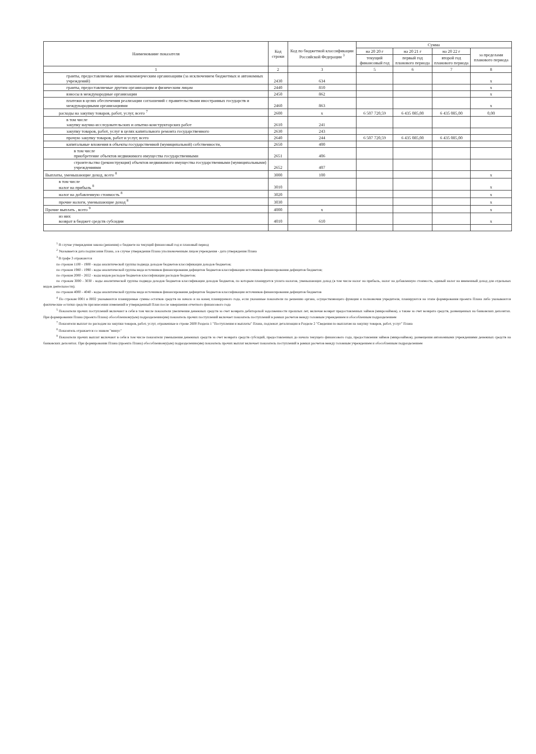| Наименование показателя | Код строки | Код по бюджетной классификации Российской Федерации <sup>3</sup> | Сумма | | | |
| --- | --- | --- | --- | --- | --- | --- |
| | | | на 20 20 г | на 20 21 г | на 20 22 г | за пределами планового периода |
| | | | текущий финансовый год | первый год планового периода | второй год планового периода | |
| 1 | 2 | 3 | 5 | 6 | 7 | 8 |
| гранты, предоставляемые иным некоммерческим организациям (за исключением бюджетных и автономных учреждений) | 2430 | 634 | | | | x |
| гранты, предоставляемые другим организациям и физическим лицам | 2440 | 810 | | | | x |
| взносы в международные организации | 2450 | 862 | | | | x |
| платежи в целях обеспечения реализации соглашений с правительствами иностранных государств и международными организациями | 2460 | 863 | | | | x |
| расходы на закупку товаров, работ, услуг, всего <sup>7</sup> | 2600 | x | 6 507 720,59 | 6 435 085,00 | 6 435 085,00 | 0,00 |
| в том числе закупку научно-исследовательских и опытно-конструкторских работ | 2610 | 241 | | | | |
| закупку товаров, работ, услуг в целях капитального ремонта государственного | 2630 | 243 | | | | |
| прочую закупку товаров, работ и услуг, всего | 2640 | 244 | 6 507 720,59 | 6 435 085,00 | 6 435 085,00 | |
| капитальные вложения в объекты государственной (муниципальной) собственности, | 2650 | 400 | | | | |
| в том числе приобретение объектов недвижимого имущества государственными | 2651 | 406 | | | | |
| строительство (реконструкция) объектов недвижимого имущества государственными (муниципальными) учреждениями | 2652 | 407 | | | | |
| Выплаты, уменьшающие доход, всего <sup>8</sup> | 3000 | 100 | | | | x |
| в том числе налог на прибыль <sup>8</sup> | 3010 | | | | | x |
| налог на добавленную стоимость <sup>8</sup> | 3020 | | | | | x |
| прочие налоги, уменьшающие доход <sup>8</sup> | 3030 | | | | | x |
| Прочие выплать , всего <sup>9</sup> | 4000 | x | | | | x |
| из них возврат в бюджет средств субсидии | 4010 | 610 | | | | x |
<sup>1</sup> В случае утверждения закона (решения) о бюджете на текущий финансовый год и плановый период
<sup>2</sup> Указывается дата подписания Плана, а в случае утверждения Плана уполномоченным лицом учреждения - дата утверждения Плана
<sup>3</sup> В графе 3 отражаются
по строкам 1100 - 1900 - коды аналитической группы подвида доходов бюджетов классификации доходов бюджетов;
по строкам 1980 - 1990 - коды аналитической группы вида источников финансирования дефицитов бюджетов классификации источников финансирования дефицитов бюджетов;
по строкам 2000 - 2652 - коды видов расходов бюджетов классификации расходов бюджетов;
по строкам 3000 - 3030 - коды аналитической группы подвида доходов бюджетов классификации доходов бюджетов, по которым планируется уплата налогов, уменьшающих доход (в том числе налог на прибыль, налог на добавленную стоимость, единый налог на вмененный доход для отдельных видов деятельности);
по строкам 4000 - 4040 - коды аналитической группы вида источников финансирования дефицитов бюджетов классификации источников финансирования дефицитов бюджетов
<sup>4</sup> По строкам 0001 и 0002 указываются планируемые суммы остатков средств на начало и на конец планируемого года, если указанные показатели по решению органа, осуществляющего функции и полномочия учредителя, планируются на этапе формирования проекта Плана либо указываются фактические остатки средств при внесении изменений в утвержденный План после завершения отчетного финансового года
<sup>5</sup> Показатели прочих поступлений включают в себя в том числе показатели увеличения денежных средств за счет возврата дебиторской задолженности прошлых лет, включая возврат предоставленных займов (микрозаймов), а также за счет возврата средств, размещенных на банковских депозитах. При формировании Плана (проекта Плана) обособленному(ым) подразделению(ям) показатель прочих поступлений включает показатель поступлений в рамках расчетов между головным учреждением и обособленным подразделением
<sup>7</sup> Показатели выплат по расходам на закупки товаров, работ, услуг, отраженные в строке 2600 Раздела 1 "Поступления и выплаты" Плана, подлежат детализации в Разделе 2 "Сведения по выплатам на закупку товаров, работ, услуг" Плана
<sup>8</sup> Показатель отражается со знаком "минус"
<sup>9</sup> Показатели прочих выплат включают в себя в том числе показатели уменьшения денежных средств за счет возврата средств субсидий, предоставленных до начала текущего финансового года, предоставления займов (микрозаймов), размещения автономными учреждениями денежных средств на банковских депозитах. При формировании Плана (проекта Плана) обособленному(ым) подразделению(ям) показатель прочих выплат включает показатель поступлений в рамках расчетов между головным учреждением и обособленным подразделением